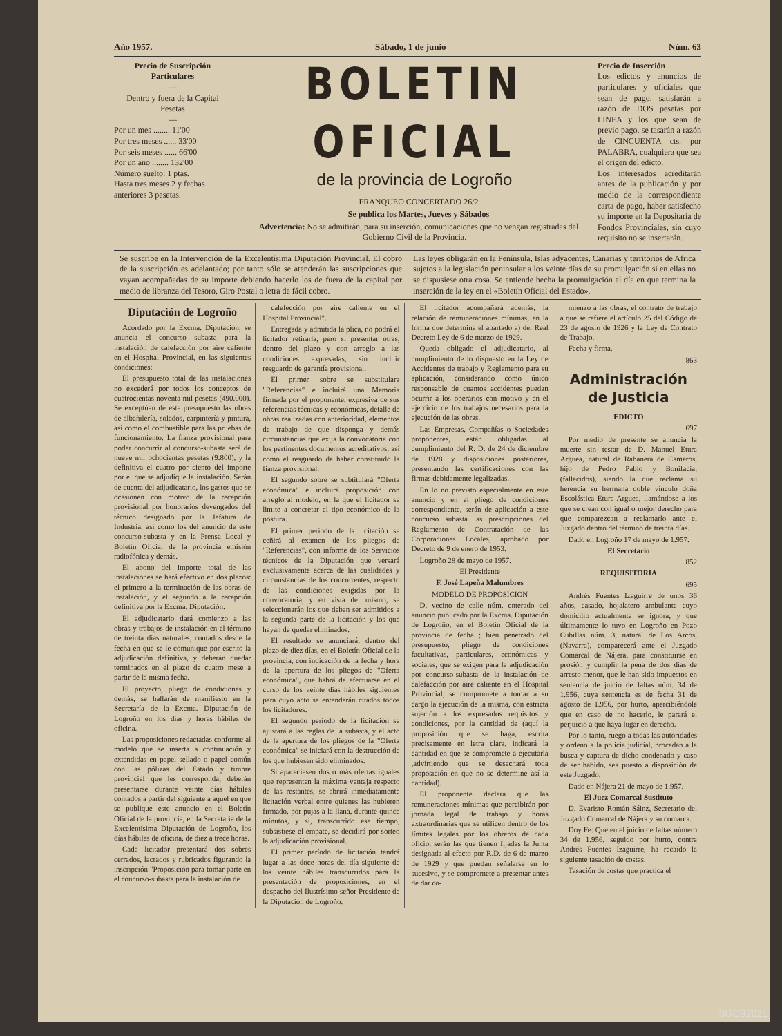Año 1957. Sábado, 1 de junio Núm. 63
Precio de Suscripción
Particulares
—
Dentro y fuera de la Capital
Pesetas
—
Por un mes ........ 11'00
Por tres meses ...... 33'00
Por seis meses ...... 66'00
Por un año ........ 132'00
Número suelto: 1 ptas.
Hasta tres meses 2 y fechas anteriores 3 pesetas.
BOLETIN OFICIAL
de la provincia de Logroño
FRANQUEO CONCERTADO 26/2
Se publica los Martes, Jueves y Sábados
Advertencia: No se admitirán, para su inserción, comunicaciones que no vengan registradas del Gobierno Civil de la Provincia.
Precio de Inserción
Los edictos y anuncios de particulares y oficiales que sean de pago, satisfarán a razón de DOS pesetas por LINEA y los que sean de previo pago, se tasarán a razón de CINCUENTA cts. por PALABRA, cualquiera que sea el origen del edicto.
Los interesados acreditarán antes de la publicación y por medio de la correspondiente carta de pago, haber satisfecho su importe en la Depositaría de Fondos Provinciales, sin cuyo requisito no se insertarán.
Se suscribe en la Intervención de la Excelentísima Diputación Provincial. El cobro de la suscripción es adelantado; por tanto sólo se atenderán las suscripciones que vayan acompañadas de su importe debiendo hacerlo los de fuera de la capital por medio de libranza del Tesoro, Giro Postal o letra de fácil cobro.
Las leyes obligarán en la Península, Islas adyacentes, Canarias y territorios de Africa sujetos a la legislación peninsular a los veinte días de su promulgación si en ellas no se dispusiese otra cosa. Se entiende hecha la promulgación el día en que termina la inserción de la ley en el «Boletín Oficial del Estado».
Diputación de Logroño
Acordado por la Excma. Diputación, se anuncia el concurso subasta para la instalación de calefacción por aire caliente en el Hospital Provincial, en las siguientes condiciones:
El presupuesto total de las instalaciones no excederá por todos los conceptos de cuatrocientas noventa mil pesetas (490.000). Se exceptúan de este presupuesto las obras de albañilería, solados, carpintería y pintura, así como el combustible para las pruebas de funcionamiento. La fianza provisional para poder concurrir al concurso-subasta será de nueve mil ochocientas pesetas (9.800), y la definitiva el cuatro por ciento del importe por el que se adjudique la instalación. Serán de cuenta del adjudicatario, los gastos que se ocasionen con motivo de la recepción provisional por honorarios devengados del técnico designado por la Jefatura de Industria, así como los del anuncio de este concurso-subasta y en la Prensa Local y Boletín Oficial de la provincia emisión radiofónica y demás.
El abono del importe total de las instalaciones se hará efectivo en dos plazos: el primero a la terminación de las obras de instalación, y el segundo a la recepción definitiva por la Excma. Diputación.
El adjudicatario dará comienzo a las obras y trabajos de instalación en el término de treinta días naturales, contados desde la fecha en que se le comunique por escrito la adjudicación definitiva, y deberán quedar terminados en el plazo de cuatro mese a partir de la misma fecha.
El proyecto, pliego de condiciones y demás, se hallarán de manifiesto en la Secretaría de la Excma. Diputación de Logroño en los días y horas hábiles de oficina.
Las proposiciones redactadas conforme al modelo que se inserta a continuación y extendidas en papel sellado o papel común con las pólizas del Estado y timbre provincial que les corresponda, deberán presentarse durante veinte días hábiles contados a partir del siguiente a aquel en que se publique este anuncio en el Boletín Oficial de la provincia, en la Secretaría de la Excelentísima Diputación de Logroño, los días hábiles de oficina, de diez a trece horas.
Cada licitador presentará dos sobres cerrados, lacrados y rubricados figurando la inscripción "Proposición para tomar parte en el concurso-subasta para la instalación de
calefección por aire caliente en el Hospital Provincial".
Entregada y admitida la plica, no podrá el licitador retirarla, pero si presentar otras, dentro del plazo y con arreglo a las condiciones expresadas, sin incluir resguardo de garantía provisional.
El primer sobre se substitulara "Referencias" e incluirá una Memoria firmada por el proponente, expresiva de sus referencias técnicas y económicas, detalle de obras realizadas con anterioridad, elementos de trabajo de que disponga y demás circunstancias que exija la convocatoria con los pertinentes documentos acreditativos, así como el resguardo de haber constituido la fianza provisional.
El segundo sobre se subtitulará "Oferta económica" e incluirá proposición con arreglo al modelo, en la que el licitador se limite a concretar el tipo económico de la postura.
El primer período de la licitación se ceñirá al examen de los pliegos de "Referencias", con informe de los Servicios técnicos de la Diputación que versará exclusivamente acerca de las cualidades y circunstancias de los concurrentes, respecto de las condiciones exigidas por la convocatoria, y en vista del mismo, se seleccionarán los que deban ser admitidos a la segunda parte de la licitación y los que hayan de quedar eliminados.
El resultado se anunciará, dentro del plazo de diez días, en el Boletín Oficial de la provincia, con indicación de la fecha y hora de la apertura de los pliegos de "Oferta económica", que habrá de efectuarse en el curso de los veinte días hábiles siguientes para cuyo acto se entenderán citados todos los licitadores.
El segundo período de la licitación se ajustará a las reglas de la subasta, y el acto de la apertura de los pliegos de la "Oferta económica" se iniciará con la destrucción de los que hubiesen sido eliminados.
Si apareciesen dos o más ofertas iguales que representen la máxima ventaja respecto de las restantes, se abrirá inmediatamente licitación verbal entre quienes las hubieren firmado, por pujas a la llana, durante quince minutos, y si, transcurrido ese tiempo, subsistiese el empate, se decidirá por sorteo la adjudicación provisional.
El primer período de licitación tendrá lugar a las doce horas del día siguiente de los veinte hábiles transcurridos para la presentación de proposiciones, en el despacho del Ilustrísimo señor Presidente de la Diputación de Logroño.
El licitador acompañará además, la relación de remuneraciones mínimas, en la forma que determina el apartado a) del Real Decreto Ley de 6 de marzo de 1929.
Queda obligado el adjudicatario, al cumplimiento de lo dispuesto en la Ley de Accidentes de trabajo y Reglamento para su aplicación, considerando como único responsable de cuantos accidentes puedan ocurrir a los operarios con motivo y en el ejercicio de los trabajos necesarios para la ejecución de las obras.
Las Empresas, Compañías o Sociedades proponentes, están obligadas al cumplimiento del R. D. de 24 de diciembre de 1928 y disposiciones posteriores, presentando las certificaciones con las firmas debidamente legalizadas.
En lo no previsto especialmente en este anuncio y en el pliego de condiciones correspondiente, serán de aplicación a este concurso subasta las prescripciones del Reglamento de Contratación de las Corporaciones Locales, aprobado por Decreto de 9 de enero de 1953.
Logroño 28 de mayo de 1957.
El Presidente
F. José Lapeña Malumbres
MODELO DE PROPOSICION
D. vecino de calle núm. enterado del anuncio publicado por la Excma. Diputación de Logroño, en el Boletín Oficial de la provincia de fecha ; bien penetrado del presupuesto, pliego de condiciones facultativas, particulares, económicas y sociales, que se exigen para la adjudicación por concurso-subasta de la instalación de calefacción por aire caliente en el Hospital Provincial, se compromete a tomar a su cargo la ejecución de la misma, con estricta sujeción a los expresados requisitos y condiciones, por la cantidad de (aquí la proposición que se haga, escrita precisamente en letra clara, indicará la cantidad en que se compromete a ejecutarla ,advirtiendo que se desechará toda proposición en que no se determine así la cantidad).
El proponente declara que las remuneraciones mínimas que percibirán por jornada legal de trabajo y horas extraordinarias que se utilicen dentro de los límites legales por los obreros de cada oficio, serán las que tienen fijadas la Junta designada al efecto por R.D. de 6 de marzo de 1929 y que puedan señalarse en lo sucesivo, y se compromete a presentar antes de dar co-
mienzo a las obras, el contrato de trabajo a que se refiere el artículo 25 del Código de 23 de agosto de 1926 y la Ley de Contrato de Trabajo.
Fecha y firma.
863
Administración de Justicia
EDICTO
697
Por medio de presente se anuncia la muerte sin testar de D. Manuel Etura Arguea, natural de Rabanera de Cameros, hijo de Pedro Pablo y Bonifacia, (fallecidos), siendo la que reclama su herencia su hermana doble vínculo doña Escolástica Etura Arguea, llamándose a los que se crean con igual o mejor derecho para que comparezcan a reclamarlo ante el Juzgado dentro del término de treinta días.
Dado en Logroño 17 de mayo de 1.957.
El Secretario
852
REQUISITORIA
695
Andrés Fuentes Izaguirre de unos 36 años, casado, hojalatero ambulante cuyo domicilio actualmente se ignora, y que últimamente lo tuvo en Logroño en Pozo Cubillas núm. 3, natural de Los Arcos, (Navarra), comparecerá ante el Juzgado Comarcal de Nájera, para constituirse en prosión y cumplir la pena de dos días de arresto menor, que le han sido impuestos en sentencia de juicio de faltas núm. 34 de 1.956, cuya sentencia es de fecha 31 de agosto de 1.956, por hurto, apercibiéndole que en caso de no hacerlo, le parará el perjuicio a que haya lugar en derecho.
Por lo tanto, ruego a todas las autoridades y ordeno a la policía judicial, procedan a la busca y captura de dicho condenado y caso de ser habido, sea puesto a disposición de este Juzgado.
Dado en Nájera 21 de mayo de 1.957.
El Juez Comarcal Sustituto
D. Evaristo Román Sáinz, Secretario del Juzgado Comarcal de Nájera y su comarca.
Doy Fe: Que en el juicio de faltas número 34 de 1.956, seguido por hurto, contra Andrés Fuentes Izaguirre, ha recaído la siguiente tasación de costas.
Tasación de costas que practica el
SGCB2021